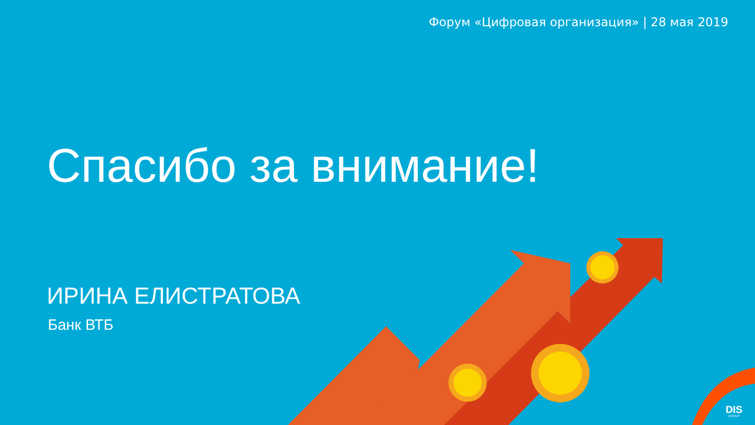Форум «Цифровая организация» | 28 мая 2019
Спасибо за внимание!
ИРИНА ЕЛИСТРАТОВА
Банк ВТБ
DIS
GROUP